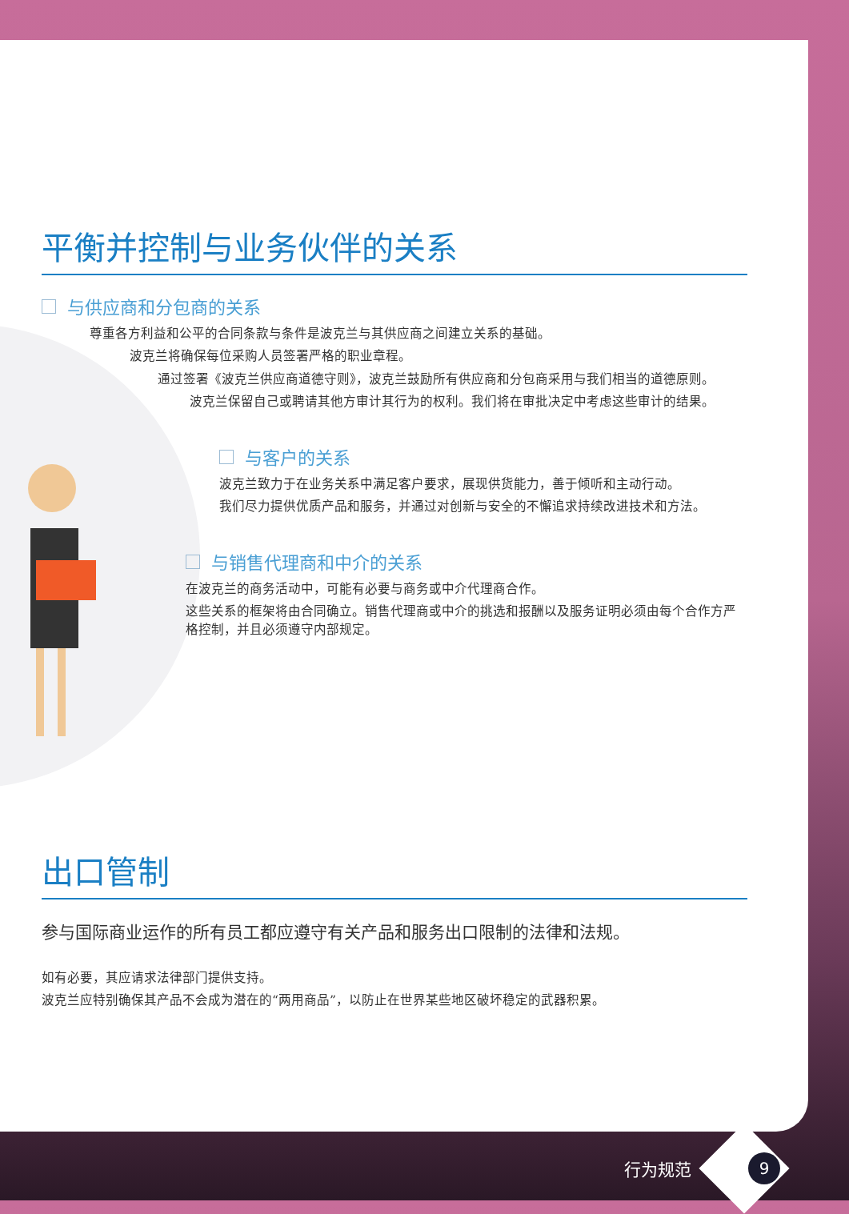平衡并控制与业务伙伴的关系
与供应商和分包商的关系
尊重各方利益和公平的合同条款与条件是波克兰与其供应商之间建立关系的基础。
波克兰将确保每位采购人员签署严格的职业章程。
通过签署《波克兰供应商道德守则》，波克兰鼓励所有供应商和分包商采用与我们相当的道德原则。
波克兰保留自己或聘请其他方审计其行为的权利。我们将在审批决定中考虑这些审计的结果。
与客户的关系
波克兰致力于在业务关系中满足客户要求，展现供货能力，善于倾听和主动行动。
我们尽力提供优质产品和服务，并通过对创新与安全的不懈追求持续改进技术和方法。
与销售代理商和中介的关系
在波克兰的商务活动中，可能有必要与商务或中介代理商合作。
这些关系的框架将由合同确立。销售代理商或中介的挑选和报酬以及服务证明必须由每个合作方严格控制，并且必须遵守内部规定。
出口管制
参与国际商业运作的所有员工都应遵守有关产品和服务出口限制的法律和法规。
如有必要，其应请求法律部门提供支持。
波克兰应特别确保其产品不会成为潜在的“两用商品”，以防止在世界某些地区破坏稳定的武器积累。
行为规范 9